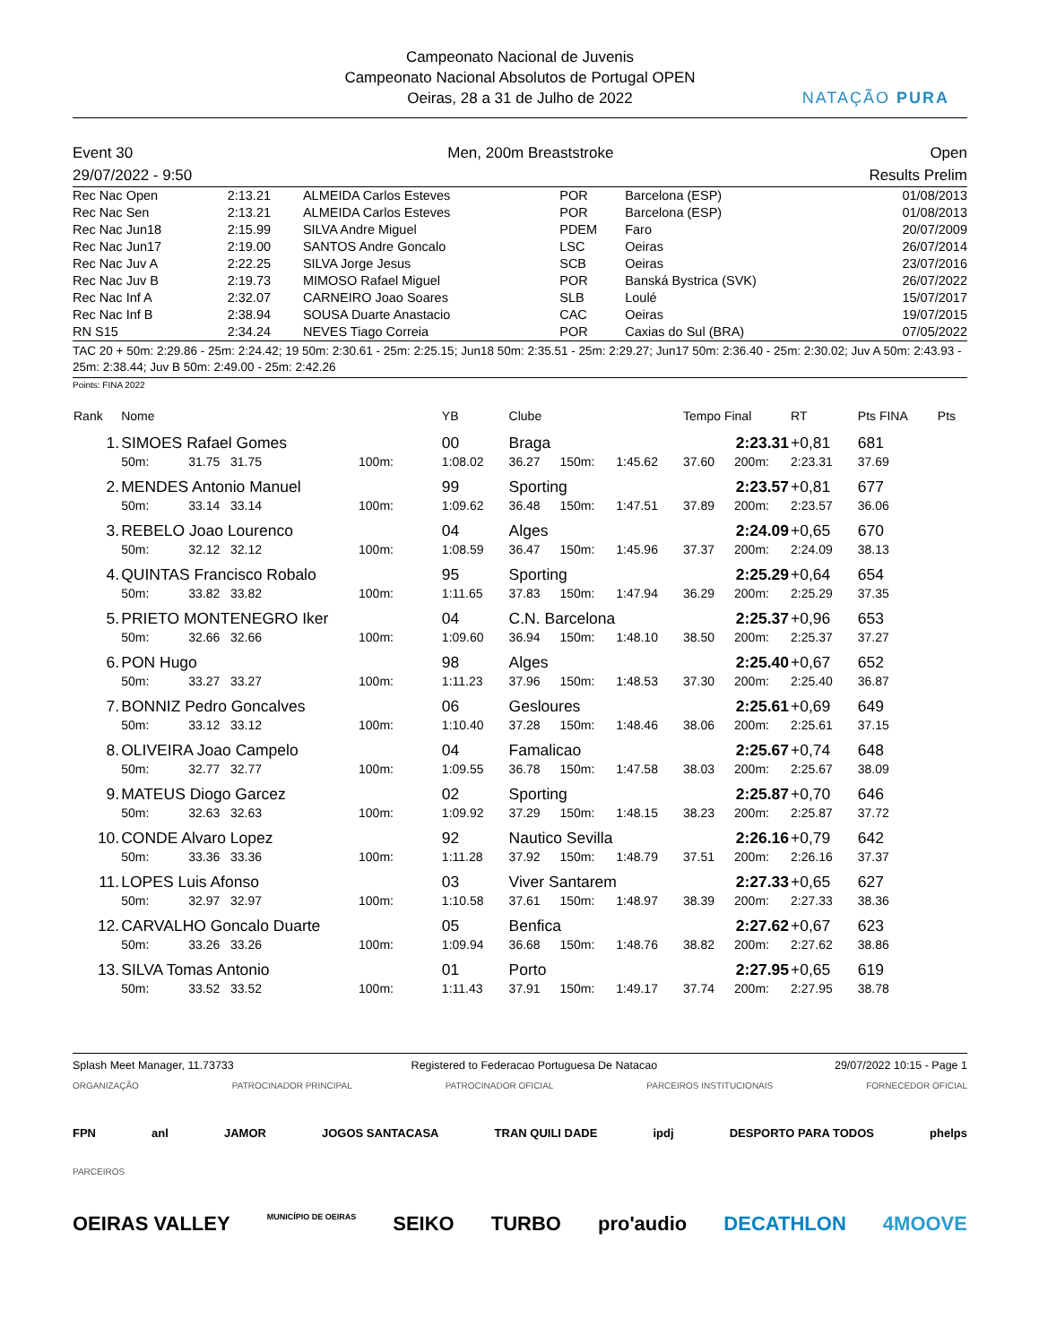Campeonato Nacional de Juvenis
Campeonato Nacional Absolutos de Portugal OPEN
Oeiras, 28 a 31 de Julho de 2022
NATAÇÃO PURA
Event 30
29/07/2022 - 9:50
Men, 200m Breaststroke Open
Results Prelim
| Rec Nac Open | 2:13.21 | ALMEIDA Carlos Esteves | POR | Barcelona (ESP) | 01/08/2013 |
| Rec Nac Sen | 2:13.21 | ALMEIDA Carlos Esteves | POR | Barcelona (ESP) | 01/08/2013 |
| Rec Nac Jun18 | 2:15.99 | SILVA Andre Miguel | PDEM | Faro | 20/07/2009 |
| Rec Nac Jun17 | 2:19.00 | SANTOS Andre Goncalo | LSC | Oeiras | 26/07/2014 |
| Rec Nac Juv A | 2:22.25 | SILVA Jorge Jesus | SCB | Oeiras | 23/07/2016 |
| Rec Nac Juv B | 2:19.73 | MIMOSO Rafael Miguel | POR | Banská Bystrica (SVK) | 26/07/2022 |
| Rec Nac Inf A | 2:32.07 | CARNEIRO Joao Soares | SLB | Loulé | 15/07/2017 |
| Rec Nac Inf B | 2:38.94 | SOUSA Duarte Anastacio | CAC | Oeiras | 19/07/2015 |
| RN S15 | 2:34.24 | NEVES Tiago Correia | POR | Caxias do Sul (BRA) | 07/05/2022 |
TAC 20 + 50m: 2:29.86 - 25m: 2:24.42; 19 50m: 2:30.61 - 25m: 2:25.15; Jun18 50m: 2:35.51 - 25m: 2:29.27; Jun17 50m: 2:36.40 - 25m: 2:30.02; Juv A 50m: 2:43.93 - 25m: 2:38.44; Juv B 50m: 2:49.00 - 25m: 2:42.26
Points: FINA 2022
| Rank | Nome | | | YB | Clube | | | Tempo Final | | RT | Pts FINA | Pts |
| --- | --- | --- | --- | --- | --- | --- | --- | --- | --- | --- | --- | --- |
| 1. | SIMOES Rafael Gomes | | | 00 | Braga | | | 2:23.31 | | +0,81 | 681 | |
| | 50m: | 31.75 31.75 | 100m: | 1:08.02 | 36.27 | 150m: | 1:45.62 | 37.60 | 200m: | 2:23.31 | 37.69 | |
| 2. | MENDES Antonio Manuel | | | 99 | Sporting | | | 2:23.57 | | +0,81 | 677 | |
| | 50m: | 33.14 33.14 | 100m: | 1:09.62 | 36.48 | 150m: | 1:47.51 | 37.89 | 200m: | 2:23.57 | 36.06 | |
| 3. | REBELO Joao Lourenco | | | 04 | Alges | | | 2:24.09 | | +0,65 | 670 | |
| | 50m: | 32.12 32.12 | 100m: | 1:08.59 | 36.47 | 150m: | 1:45.96 | 37.37 | 200m: | 2:24.09 | 38.13 | |
| 4. | QUINTAS Francisco Robalo | | | 95 | Sporting | | | 2:25.29 | | +0,64 | 654 | |
| | 50m: | 33.82 33.82 | 100m: | 1:11.65 | 37.83 | 150m: | 1:47.94 | 36.29 | 200m: | 2:25.29 | 37.35 | |
| 5. | PRIETO MONTENEGRO Iker | | | 04 | C.N. Barcelona | | | 2:25.37 | | +0,96 | 653 | |
| | 50m: | 32.66 32.66 | 100m: | 1:09.60 | 36.94 | 150m: | 1:48.10 | 38.50 | 200m: | 2:25.37 | 37.27 | |
| 6. | PON Hugo | | | 98 | Alges | | | 2:25.40 | | +0,67 | 652 | |
| | 50m: | 33.27 33.27 | 100m: | 1:11.23 | 37.96 | 150m: | 1:48.53 | 37.30 | 200m: | 2:25.40 | 36.87 | |
| 7. | BONNIZ Pedro Goncalves | | | 06 | Gesloures | | | 2:25.61 | | +0,69 | 649 | |
| | 50m: | 33.12 33.12 | 100m: | 1:10.40 | 37.28 | 150m: | 1:48.46 | 38.06 | 200m: | 2:25.61 | 37.15 | |
| 8. | OLIVEIRA Joao Campelo | | | 04 | Famalicao | | | 2:25.67 | | +0,74 | 648 | |
| | 50m: | 32.77 32.77 | 100m: | 1:09.55 | 36.78 | 150m: | 1:47.58 | 38.03 | 200m: | 2:25.67 | 38.09 | |
| 9. | MATEUS Diogo Garcez | | | 02 | Sporting | | | 2:25.87 | | +0,70 | 646 | |
| | 50m: | 32.63 32.63 | 100m: | 1:09.92 | 37.29 | 150m: | 1:48.15 | 38.23 | 200m: | 2:25.87 | 37.72 | |
| 10. | CONDE Alvaro Lopez | | | 92 | Nautico Sevilla | | | 2:26.16 | | +0,79 | 642 | |
| | 50m: | 33.36 33.36 | 100m: | 1:11.28 | 37.92 | 150m: | 1:48.79 | 37.51 | 200m: | 2:26.16 | 37.37 | |
| 11. | LOPES Luis Afonso | | | 03 | Viver Santarem | | | 2:27.33 | | +0,65 | 627 | |
| | 50m: | 32.97 32.97 | 100m: | 1:10.58 | 37.61 | 150m: | 1:48.97 | 38.39 | 200m: | 2:27.33 | 38.36 | |
| 12. | CARVALHO Goncalo Duarte | | | 05 | Benfica | | | 2:27.62 | | +0,67 | 623 | |
| | 50m: | 33.26 33.26 | 100m: | 1:09.94 | 36.68 | 150m: | 1:48.76 | 38.82 | 200m: | 2:27.62 | 38.86 | |
| 13. | SILVA Tomas Antonio | | | 01 | Porto | | | 2:27.95 | | +0,65 | 619 | |
| | 50m: | 33.52 33.52 | 100m: | 1:11.43 | 37.91 | 150m: | 1:49.17 | 37.74 | 200m: | 2:27.95 | 38.78 | |
Splash Meet Manager, 11.73733 Registered to Federacao Portuguesa De Natacao 29/07/2022 10:15 - Page 1
ORGANIZAÇÃO PATROCINADOR PRINCIPAL PATROCINADOR OFICIAL PARCEIROS INSTITUCIONAIS FORNECEDOR OFICIAL
FPN anl JAMOR JOGOS SANTACASA TRAN QUILI DADE ipdj DESPORTO PARA TODOS phelps
PARCEIROS
OEIRAS VALLEY MUNICÍPIO DE OEIRAS SEIKO TURBO pro'audio DECATHLON 4MOOVE